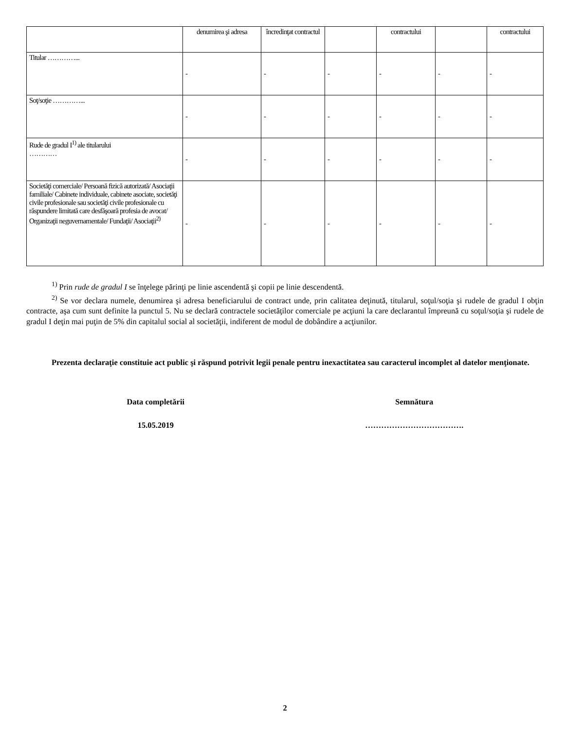| | denumirea şi adresa | încredinţat contractul | | contractului | | contractului |
| --- | --- | --- | --- | --- | --- | --- |
| Titular …………... | - | - | - | - | - | - |
| Soţ/soţie …………... | - | - | - | - | - | - |
| Rude de gradul I<sup>1)</sup> ale titularului ………… | - | - | - | - | - | - |
| Societăţi comerciale/ Persoană fizică autorizată/ Asociaţii familiale/ Cabinete individuale, cabinete asociate, societăţi civile profesionale sau societăţi civile profesionale cu răspundere limitată care desfăşoară profesia de avocat/ Organizaţii neguvernamentale/ Fundaţii/ Asociaţii<sup>2)</sup> | - | - | - | - | - | - |
<sup>1)</sup> Prin rude de gradul I se înţelege părinţi pe linie ascendentă şi copii pe linie descendentă.
<sup>2)</sup> Se vor declara numele, denumirea şi adresa beneficiarului de contract unde, prin calitatea deţinută, titularul, soţul/soţia şi rudele de gradul I obţin contracte, aşa cum sunt definite la punctul 5. Nu se declară contractele societăţilor comerciale pe acţiuni la care declarantul împreună cu soţul/soţia şi rudele de gradul I deţin mai puţin de 5% din capitalul social al societăţii, indiferent de modul de dobândire a acţiunilor.
Prezenta declaraţie constituie act public şi răspund potrivit legii penale pentru inexactitatea sau caracterul incomplet al datelor menţionate.
Data completării Semnătura
15.05.2019 ……………………………….
2